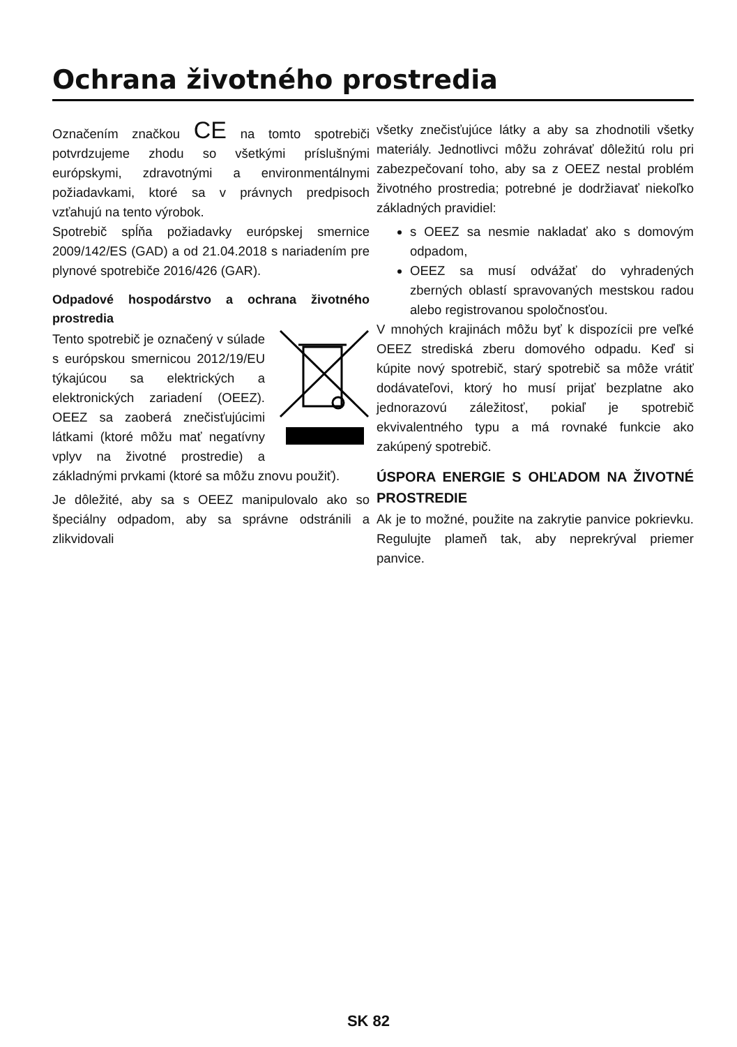Ochrana životného prostredia
Označením značkou CE na tomto spotrebiči potvrdzujeme zhodu so všetkými príslušnými európskymi, zdravotnými a environmentálnymi požiadavkami, ktoré sa v právnych predpisoch vzťahujú na tento výrobok.
Spotrebič spĺňa požiadavky európskej smernice 2009/142/ES (GAD) a od 21.04.2018 s nariadením pre plynové spotrebiče 2016/426 (GAR).
Odpadové hospodárstvo a ochrana životného prostredia
Tento spotrebič je označený v súlade s európskou smernicou 2012/19/EU týkajúcou sa elektrických a elektronických zariadení (OEEZ). OEEZ sa zaoberá znečisťujúcimi látkami (ktoré môžu mať negatívny vplyv na životné prostredie) a základnými prvkami (ktoré sa môžu znovu použiť).
Je dôležité, aby sa s OEEZ manipulovalo ako so špeciálny odpadom, aby sa správne odstránili a zlikvidovali
všetky znečisťujúce látky a aby sa zhodnotili všetky materiály. Jednotlivci môžu zohrávať dôležitú rolu pri zabezpečovaní toho, aby sa z OEEZ nestal problém životného prostredia; potrebné je dodržiavať niekoľko základných pravidiel:
s OEEZ sa nesmie nakladať ako s domovým odpadom,
OEEZ sa musí odvážať do vyhradených zberných oblastí spravovaných mestskou radou alebo registrovanou spoločnosťou.
V mnohých krajinách môžu byť k dispozícii pre veľké OEEZ strediská zberu domového odpadu. Keď si kúpite nový spotrebič, starý spotrebič sa môže vrátiť dodávateľovi, ktorý ho musí prijať bezplatne ako jednorazovú záležitosť, pokiaľ je spotrebič ekvivalentného typu a má rovnaké funkcie ako zakúpený spotrebič.
ÚSPORA ENERGIE S OHĽADOM NA ŽIVOTNÉ PROSTREDIE
Ak je to možné, použite na zakrytie panvice pokrievku. Regulujte plameň tak, aby neprekrýval priemer panvice.
SK 82